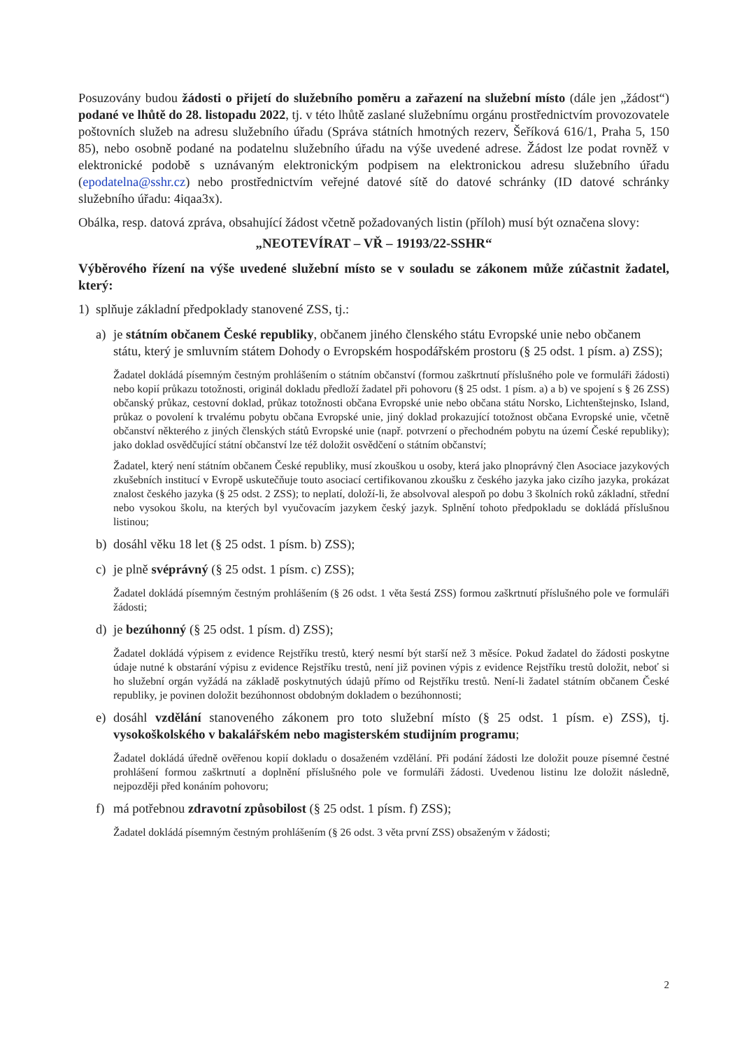Posuzovány budou žádosti o přijetí do služebního poměru a zařazení na služební místo (dále jen „žádost“) podané ve lhůtě do 28. listopadu 2022, tj. v této lhůtě zaslané služebnímu orgánu prostřednictvím provozovatele poštovních služeb na adresu služebního úřadu (Správa státních hmotných rezerv, Šeříková 616/1, Praha 5, 150 85), nebo osobně podané na podatelnu služebního úřadu na výše uvedené adrese. Žádost lze podat rovněž v elektronické podobě s uznávaným elektronickým podpisem na elektronickou adresu služebního úřadu (epodatelna@sshr.cz) nebo prostřednictvím veřejné datové sítě do datové schránky (ID datové schránky služebního úřadu: 4iqaa3x).
Obálka, resp. datová zpráva, obsahující žádost včetně požadovaných listin (příloh) musí být označena slovy:
„NEOTEVÍRAT – VŘ – 19193/22-SSHR“
Výběrového řízení na výše uvedené služební místo se v souladu se zákonem může zúčastnit žadatel, který:
1) splňuje základní předpoklady stanovené ZSS, tj.:
a) je státním občanem České republiky, občanem jiného členského státu Evropské unie nebo občanem státu, který je smluvním státem Dohody o Evropském hospodářském prostoru (§ 25 odst. 1 písm. a) ZSS);
Žadatel dokládá písemným čestným prohlášením o státním občanství (formou zaškrtnutí příslušného pole ve formuláři žádosti) nebo kopií průkazu totožnosti, originál dokladu předloží žadatel při pohovoru (§ 25 odst. 1 písm. a) a b) ve spojení s § 26 ZSS) občanský průkaz, cestovní doklad, průkaz totožnosti občana Evropské unie nebo občana státu Norsko, Lichtenštejnsko, Island, průkaz o povolení k trvalému pobytu občana Evropské unie, jiný doklad prokazující totožnost občana Evropské unie, včetně občanství některého z jiných členských států Evropské unie (např. potvrzení o přechodném pobytu na území České republiky); jako doklad osvědčující státní občanství lze též doložit osvědčení o státním občanství;
Žadatel, který není státním občanem České republiky, musí zkouškou u osoby, která jako plnoprávný člen Asociace jazykových zkušebních institucí v Evropě uskutečňuje touto asociací certifikovanou zkoušku z českého jazyka jako cizího jazyka, prokázat znalost českého jazyka (§ 25 odst. 2 ZSS); to neplatí, doloží-li, že absolvoval alespoň po dobu 3 školních roků základní, střední nebo vysokou školu, na kterých byl vyučovacím jazykem český jazyk. Splnění tohoto předpokladu se dokládá příslušnou listinou;
b) dosáhl věku 18 let (§ 25 odst. 1 písm. b) ZSS);
c) je plně svéprávný (§ 25 odst. 1 písm. c) ZSS);
Žadatel dokládá písemným čestným prohlášením (§ 26 odst. 1 věta šestá ZSS) formou zaškrtnutí příslušného pole ve formuláři žádosti;
d) je bezúhonný (§ 25 odst. 1 písm. d) ZSS);
Žadatel dokládá výpisem z evidence Rejstříku trestů, který nesmí být starší než 3 měsíce. Pokud žadatel do žádosti poskytne údaje nutné k obstarání výpisu z evidence Rejstříku trestů, není již povinen výpis z evidence Rejstříku trestů doložit, neboť si ho služební orgán vyžádá na základě poskytnutých údajů přímo od Rejstříku trestů. Není-li žadatel státním občanem České republiky, je povinen doložit bezúhonnost obdobným dokladem o bezúhonnosti;
e) dosáhl vzdělání stanoveného zákonem pro toto služební místo (§ 25 odst. 1 písm. e) ZSS), tj. vysokoškolského v bakalářském nebo magisterském studijním programu;
Žadatel dokládá úředně ověřenou kopií dokladu o dosaženém vzdělání. Při podání žádosti lze doložit pouze písemné čestné prohlášení formou zaškrtnutí a doplnění příslušného pole ve formuláři žádosti. Uvedenou listinu lze doložit následně, nejpozději před konáním pohovoru;
f) má potřebnou zdravotní způsobilost (§ 25 odst. 1 písm. f) ZSS);
Žadatel dokládá písemným čestným prohlášením (§ 26 odst. 3 věta první ZSS) obsaženým v žádosti;
2